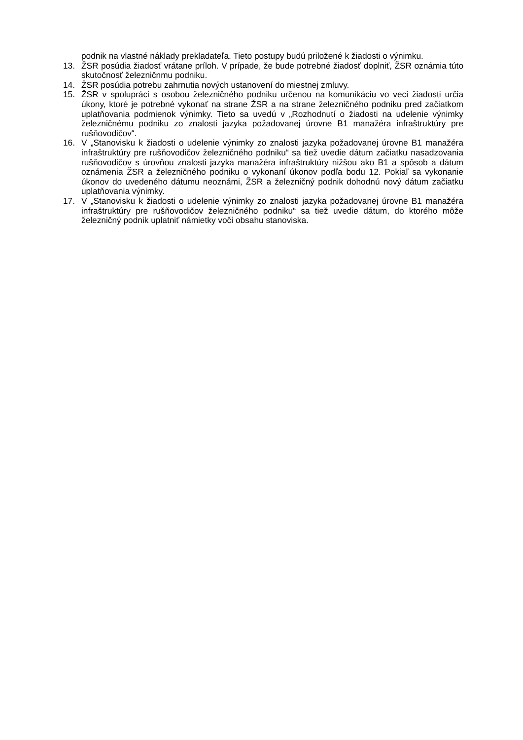podnik na vlastné náklady prekladateľa. Tieto postupy budú priložené k žiadosti o výnimku.
13. ŽSR posúdia žiadosť vrátane príloh. V prípade, že bude potrebné žiadosť doplniť, ŽSR oznámia túto skutočnosť železničnmu podniku.
14. ŽSR posúdia potrebu zahrnutia nových ustanovení do miestnej zmluvy.
15. ŽSR v spolupráci s osobou železničného podniku určenou na komunikáciu vo veci žiadosti určia úkony, ktoré je potrebné vykonať na strane ŽSR a na strane železničného podniku pred začiatkom uplatňovania podmienok výnimky. Tieto sa uvedú v „Rozhodnutí o žiadosti na udelenie výnimky železničnému podniku zo znalosti jazyka požadovanej úrovne B1 manažéra infraštruktúry pre rušňovodičov“.
16. V „Stanovisku k žiadosti o udelenie výnimky zo znalosti jazyka požadovanej úrovne B1 manažéra infraštruktúry pre rušňovodičov železničného podniku“ sa tiež uvedie dátum začiatku nasadzovania rušňovodičov s úrovňou znalosti jazyka manažéra infraštruktúry nižšou ako B1 a spôsob a dátum oznámenia ŽSR a železničného podniku o vykonaní úkonov podľa bodu 12. Pokiaľ sa vykonanie úkonov do uvedeného dátumu neoznámi, ŽSR a železničný podnik dohodnú nový dátum začiatku uplatňovania výnimky.
17. V „Stanovisku k žiadosti o udelenie výnimky zo znalosti jazyka požadovanej úrovne B1 manažéra infraštruktúry pre rušňovodičov železničného podniku“ sa tiež uvedie dátum, do ktorého môže železničný podnik uplatniť námietky voči obsahu stanoviska.